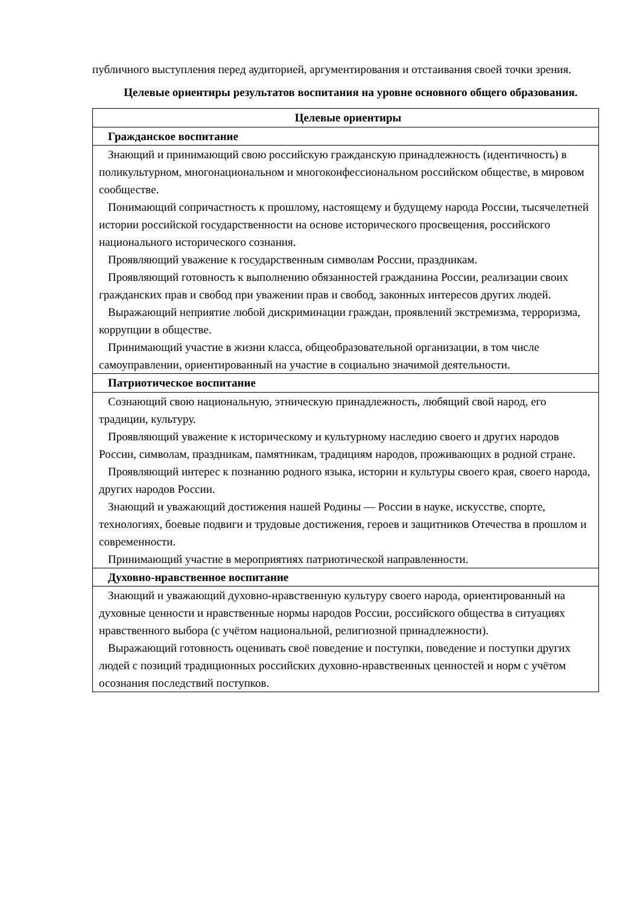публичного выступления перед аудиторией, аргументирования и отстаивания своей точки зрения.
Целевые ориентиры результатов воспитания на уровне основного общего образования.
| Целевые ориентиры |
| --- |
| Гражданское воспитание |
| Знающий и принимающий свою российскую гражданскую принадлежность (идентичность) в поликультурном, многонациональном и многоконфессиональном российском обществе, в мировом сообществе. Понимающий сопричастность к прошлому, настоящему и будущему народа России, тысячелетней истории российской государственности на основе исторического просвещения, российского национального исторического сознания. Проявляющий уважение к государственным символам России, праздникам. Проявляющий готовность к выполнению обязанностей гражданина России, реализации своих гражданских прав и свобод при уважении прав и свобод, законных интересов других людей. Выражающий неприятие любой дискриминации граждан, проявлений экстремизма, терроризма, коррупции в обществе. Принимающий участие в жизни класса, общеобразовательной организации, в том числе самоуправлении, ориентированный на участие в социально значимой деятельности. |
| Патриотическое воспитание |
| Сознающий свою национальную, этническую принадлежность, любящий свой народ, его традиции, культуру. Проявляющий уважение к историческому и культурному наследию своего и других народов России, символам, праздникам, памятникам, традициям народов, проживающих в родной стране. Проявляющий интерес к познанию родного языка, истории и культуры своего края, своего народа, других народов России. Знающий и уважающий достижения нашей Родины — России в науке, искусстве, спорте, технологиях, боевые подвиги и трудовые достижения, героев и защитников Отечества в прошлом и современности. Принимающий участие в мероприятиях патриотической направленности. |
| Духовно-нравственное воспитание |
| Знающий и уважающий духовно-нравственную культуру своего народа, ориентированный на духовные ценности и нравственные нормы народов России, российского общества в ситуациях нравственного выбора (с учётом национальной, религиозной принадлежности). Выражающий готовность оценивать своё поведение и поступки, поведение и поступки других людей с позиций традиционных российских духовно-нравственных ценностей и норм с учётом осознания последствий поступков. |